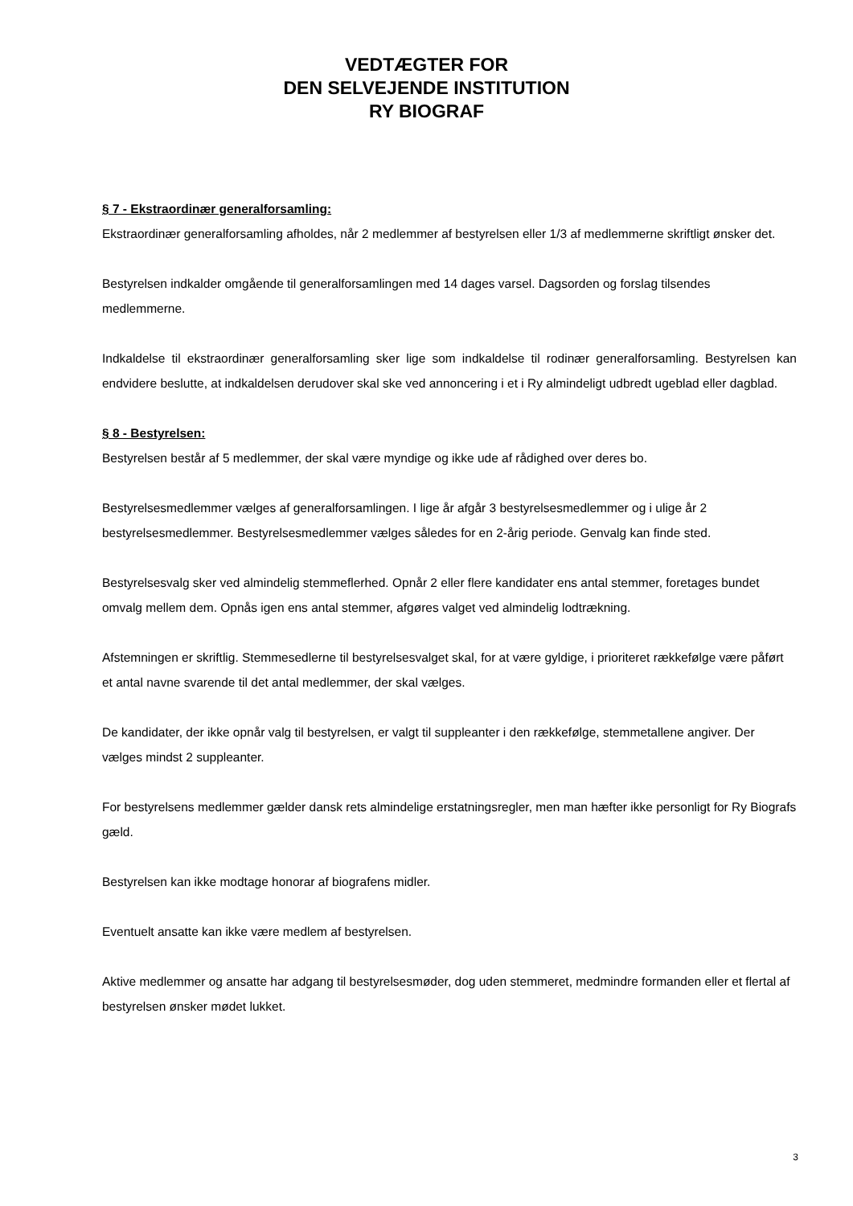VEDTÆGTER FOR
DEN SELVEJENDE INSTITUTION
RY BIOGRAF
§ 7 - Ekstraordinær generalforsamling:
Ekstraordinær generalforsamling afholdes, når 2 medlemmer af bestyrelsen eller 1/3 af medlemmerne skriftligt ønsker det.
Bestyrelsen indkalder omgående til generalforsamlingen med 14 dages varsel. Dagsorden og forslag tilsendes medlemmerne.
Indkaldelse til ekstraordinær generalforsamling sker lige som indkaldelse til rodinær generalforsamling. Bestyrelsen kan endvidere beslutte, at indkaldelsen derudover skal ske ved annoncering i et i Ry almindeligt udbredt ugeblad eller dagblad.
§ 8 - Bestyrelsen:
Bestyrelsen består af 5 medlemmer, der skal være myndige og ikke ude af rådighed over deres bo.
Bestyrelsesmedlemmer vælges af generalforsamlingen. I lige år afgår 3 bestyrelsesmedlemmer og i ulige år 2 bestyrelsesmedlemmer. Bestyrelsesmedlemmer vælges således for en 2-årig periode. Genvalg kan finde sted.
Bestyrelsesvalg sker ved almindelig stemmeflerhed. Opnår 2 eller flere kandidater ens antal stemmer, foretages bundet omvalg mellem dem. Opnås igen ens antal stemmer, afgøres valget ved almindelig lodtrækning.
Afstemningen er skriftlig. Stemmesedlerne til bestyrelsesvalget skal, for at være gyldige, i prioriteret rækkefølge være påført et antal navne svarende til det antal medlemmer, der skal vælges.
De kandidater, der ikke opnår valg til bestyrelsen, er valgt til suppleanter i den rækkefølge, stemmetallene angiver. Der vælges mindst 2 suppleanter.
For bestyrelsens medlemmer gælder dansk rets almindelige erstatningsregler, men man hæfter ikke personligt for Ry Biografs gæld.
Bestyrelsen kan ikke modtage honorar af biografens midler.
Eventuelt ansatte kan ikke være medlem af bestyrelsen.
Aktive medlemmer og ansatte har adgang til bestyrelsesmøder, dog uden stemmeret, medmindre formanden eller et flertal af bestyrelsen ønsker mødet lukket.
3